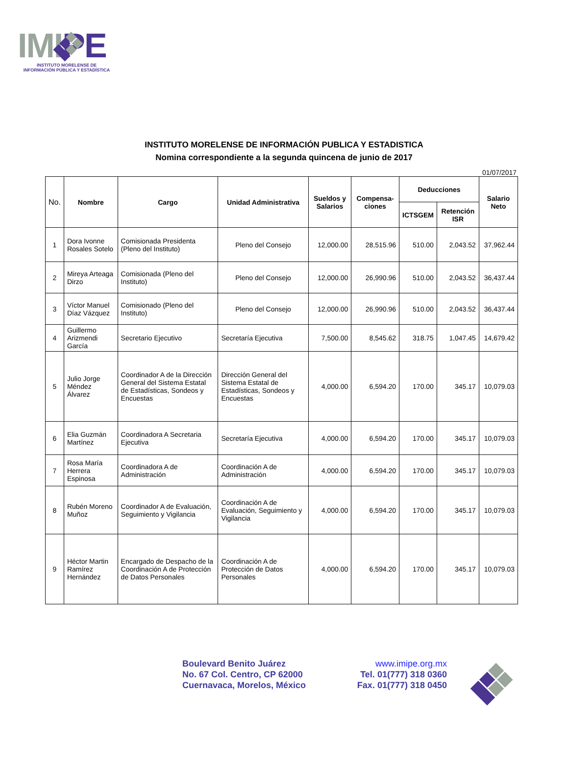IMIPE
INSTITUTO MORELENSE DE
INFORMACIÓN PÚBLICA Y ESTADÍSTICA
INSTITUTO MORELENSE DE INFORMACIÓN PUBLICA Y ESTADISTICA
Nomina correspondiente a la segunda quincena de junio de 2017
01/07/2017
| No. | Nombre | Cargo | Unidad Administrativa | Sueldos y Salarios | Compensa-ciones | Deducciones | | Salario Neto |
| --- | --- | --- | --- | --- | --- | --- | --- | --- |
| | | | | | | ICTSGEM | Retención ISR | |
| 1 | Dora Ivonne Rosales Sotelo | Comisionada Presidenta (Pleno del Instituto) | Pleno del Consejo | 12,000.00 | 28,515.96 | 510.00 | 2,043.52 | 37,962.44 |
| 2 | Mireya Arteaga Dirzo | Comisionada (Pleno del Instituto) | Pleno del Consejo | 12,000.00 | 26,990.96 | 510.00 | 2,043.52 | 36,437.44 |
| 3 | Víctor Manuel Díaz Vázquez | Comisionado (Pleno del Instituto) | Pleno del Consejo | 12,000.00 | 26,990.96 | 510.00 | 2,043.52 | 36,437.44 |
| 4 | Guillermo Arizmendi García | Secretario Ejecutivo | Secretaría Ejecutiva | 7,500.00 | 8,545.62 | 318.75 | 1,047.45 | 14,679.42 |
| 5 | Julio Jorge Méndez Álvarez | Coordinador A de la Dirección General del Sistema Estatal de Estadísticas, Sondeos y Encuestas | Dirección General del Sistema Estatal de Estadísticas, Sondeos y Encuestas | 4,000.00 | 6,594.20 | 170.00 | 345.17 | 10,079.03 |
| 6 | Elia Guzmán Martínez | Coordinadora A Secretaria Ejecutiva | Secretaría Ejecutiva | 4,000.00 | 6,594.20 | 170.00 | 345.17 | 10,079.03 |
| 7 | Rosa María Herrera Espinosa | Coordinadora A de Administración | Coordinación A de Administración | 4,000.00 | 6,594.20 | 170.00 | 345.17 | 10,079.03 |
| 8 | Rubén Moreno Muñoz | Coordinador A de Evaluación, Seguimiento y Vigilancia | Coordinación A de Evaluación, Seguimiento y Vigilancia | 4,000.00 | 6,594.20 | 170.00 | 345.17 | 10,079.03 |
| 9 | Héctor Martin Ramírez Hernández | Encargado de Despacho de la Coordinación A de Protección de Datos Personales | Coordinación A de Protección de Datos Personales | 4,000.00 | 6,594.20 | 170.00 | 345.17 | 10,079.03 |
Boulevard Benito Juárez
No. 67 Col. Centro, CP 62000
Cuernavaca, Morelos, México
www.imipe.org.mx
Tel. 01(777) 318 0360
Fax. 01(777) 318 0450